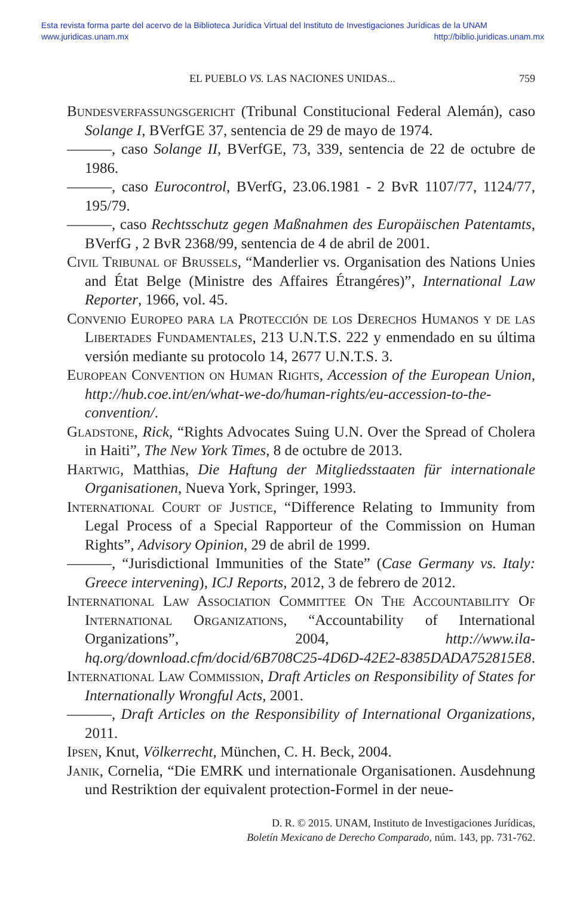Esta revista forma parte del acervo de la Biblioteca Jurídica Virtual del Instituto de Investigaciones Jurídicas de la UNAM
www.juridicas.unam.mx http://biblio.juridicas.unam.mx
EL PUEBLO VS. LAS NACIONES UNIDAS... 759
Bundesverfassungsgericht (Tribunal Constitucional Federal Alemán), caso Solange I, BVerfGE 37, sentencia de 29 de mayo de 1974.
———, caso Solange II, BVerfGE, 73, 339, sentencia de 22 de octubre de 1986.
———, caso Eurocontrol, BVerfG, 23.06.1981 - 2 BvR 1107/77, 1124/77, 195/79.
———, caso Rechtsschutz gegen Maßnahmen des Europäischen Patentamts, BVerfG , 2 BvR 2368/99, sentencia de 4 de abril de 2001.
Civil Tribunal of Brussels, “Manderlier vs. Organisation des Nations Unies and État Belge (Ministre des Affaires Étrangéres)”, International Law Reporter, 1966, vol. 45.
Convenio Europeo para la Protección de los Derechos Humanos y de las Libertades Fundamentales, 213 U.N.T.S. 222 y enmendado en su última versión mediante su protocolo 14, 2677 U.N.T.S. 3.
European Convention on Human Rights, Accession of the European Union, http://hub.coe.int/en/what-we-do/human-rights/eu-accession-to-the-convention/.
Gladstone, Rick, “Rights Advocates Suing U.N. Over the Spread of Cholera in Haiti”, The New York Times, 8 de octubre de 2013.
Hartwig, Matthias, Die Haftung der Mitgliedsstaaten für internationale Organisationen, Nueva York, Springer, 1993.
International Court of Justice, “Difference Relating to Immunity from Legal Process of a Special Rapporteur of the Commission on Human Rights”, Advisory Opinion, 29 de abril de 1999.
———, “Jurisdictional Immunities of the State” (Case Germany vs. Italy: Greece intervening), ICJ Reports, 2012, 3 de febrero de 2012.
International Law Association Committee On The Accountability Of International Organizations, “Accountability of International Organizations”, 2004, http://www.ila-hq.org/download.cfm/docid/6B708C25-4D6D-42E2-8385DADA752815E8.
International Law Commission, Draft Articles on Responsibility of States for Internationally Wrongful Acts, 2001.
———, Draft Articles on the Responsibility of International Organizations, 2011.
Ipsen, Knut, Völkerrecht, München, C. H. Beck, 2004.
Janik, Cornelia, “Die EMRK und internationale Organisationen. Ausdehnung und Restriktion der equivalent protection-Formel in der neue-
D. R. © 2015. UNAM, Instituto de Investigaciones Jurídicas,
Boletín Mexicano de Derecho Comparado, núm. 143, pp. 731-762.